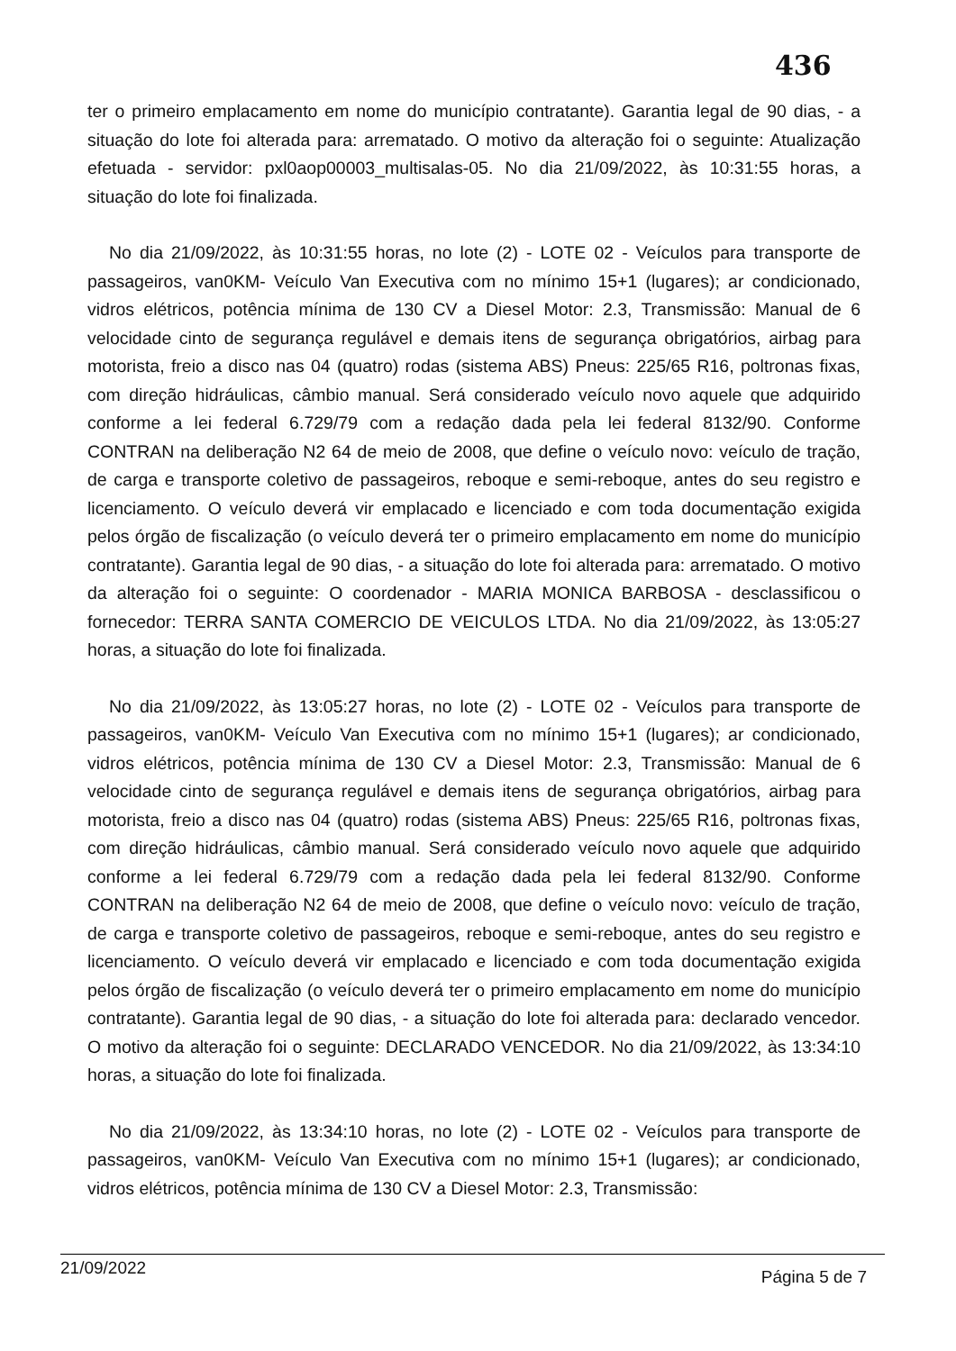436
ter o primeiro emplacamento em nome do município contratante). Garantia legal de 90 dias, - a situação do lote foi alterada para: arrematado. O motivo da alteração foi o seguinte: Atualização efetuada - servidor: pxl0aop00003_multisalas-05. No dia 21/09/2022, às 10:31:55 horas, a situação do lote foi finalizada.
No dia 21/09/2022, às 10:31:55 horas, no lote (2) - LOTE 02 - Veículos para transporte de passageiros, van0KM- Veículo Van Executiva com no mínimo 15+1 (lugares); ar condicionado, vidros elétricos, potência mínima de 130 CV a Diesel Motor: 2.3, Transmissão: Manual de 6 velocidade cinto de segurança regulável e demais itens de segurança obrigatórios, airbag para motorista, freio a disco nas 04 (quatro) rodas (sistema ABS) Pneus: 225/65 R16, poltronas fixas, com direção hidráulicas, câmbio manual. Será considerado veículo novo aquele que adquirido conforme a lei federal 6.729/79 com a redação dada pela lei federal 8132/90. Conforme CONTRAN na deliberação N2 64 de meio de 2008, que define o veículo novo: veículo de tração, de carga e transporte coletivo de passageiros, reboque e semi-reboque, antes do seu registro e licenciamento. O veículo deverá vir emplacado e licenciado e com toda documentação exigida pelos órgão de fiscalização (o veículo deverá ter o primeiro emplacamento em nome do município contratante). Garantia legal de 90 dias, - a situação do lote foi alterada para: arrematado. O motivo da alteração foi o seguinte: O coordenador - MARIA MONICA BARBOSA - desclassificou o fornecedor: TERRA SANTA COMERCIO DE VEICULOS LTDA. No dia 21/09/2022, às 13:05:27 horas, a situação do lote foi finalizada.
No dia 21/09/2022, às 13:05:27 horas, no lote (2) - LOTE 02 - Veículos para transporte de passageiros, van0KM- Veículo Van Executiva com no mínimo 15+1 (lugares); ar condicionado, vidros elétricos, potência mínima de 130 CV a Diesel Motor: 2.3, Transmissão: Manual de 6 velocidade cinto de segurança regulável e demais itens de segurança obrigatórios, airbag para motorista, freio a disco nas 04 (quatro) rodas (sistema ABS) Pneus: 225/65 R16, poltronas fixas, com direção hidráulicas, câmbio manual. Será considerado veículo novo aquele que adquirido conforme a lei federal 6.729/79 com a redação dada pela lei federal 8132/90. Conforme CONTRAN na deliberação N2 64 de meio de 2008, que define o veículo novo: veículo de tração, de carga e transporte coletivo de passageiros, reboque e semi-reboque, antes do seu registro e licenciamento. O veículo deverá vir emplacado e licenciado e com toda documentação exigida pelos órgão de fiscalização (o veículo deverá ter o primeiro emplacamento em nome do município contratante). Garantia legal de 90 dias, - a situação do lote foi alterada para: declarado vencedor. O motivo da alteração foi o seguinte: DECLARADO VENCEDOR. No dia 21/09/2022, às 13:34:10 horas, a situação do lote foi finalizada.
No dia 21/09/2022, às 13:34:10 horas, no lote (2) - LOTE 02 - Veículos para transporte de passageiros, van0KM- Veículo Van Executiva com no mínimo 15+1 (lugares); ar condicionado, vidros elétricos, potência mínima de 130 CV a Diesel Motor: 2.3, Transmissão:
21/09/2022 Página 5 de 7